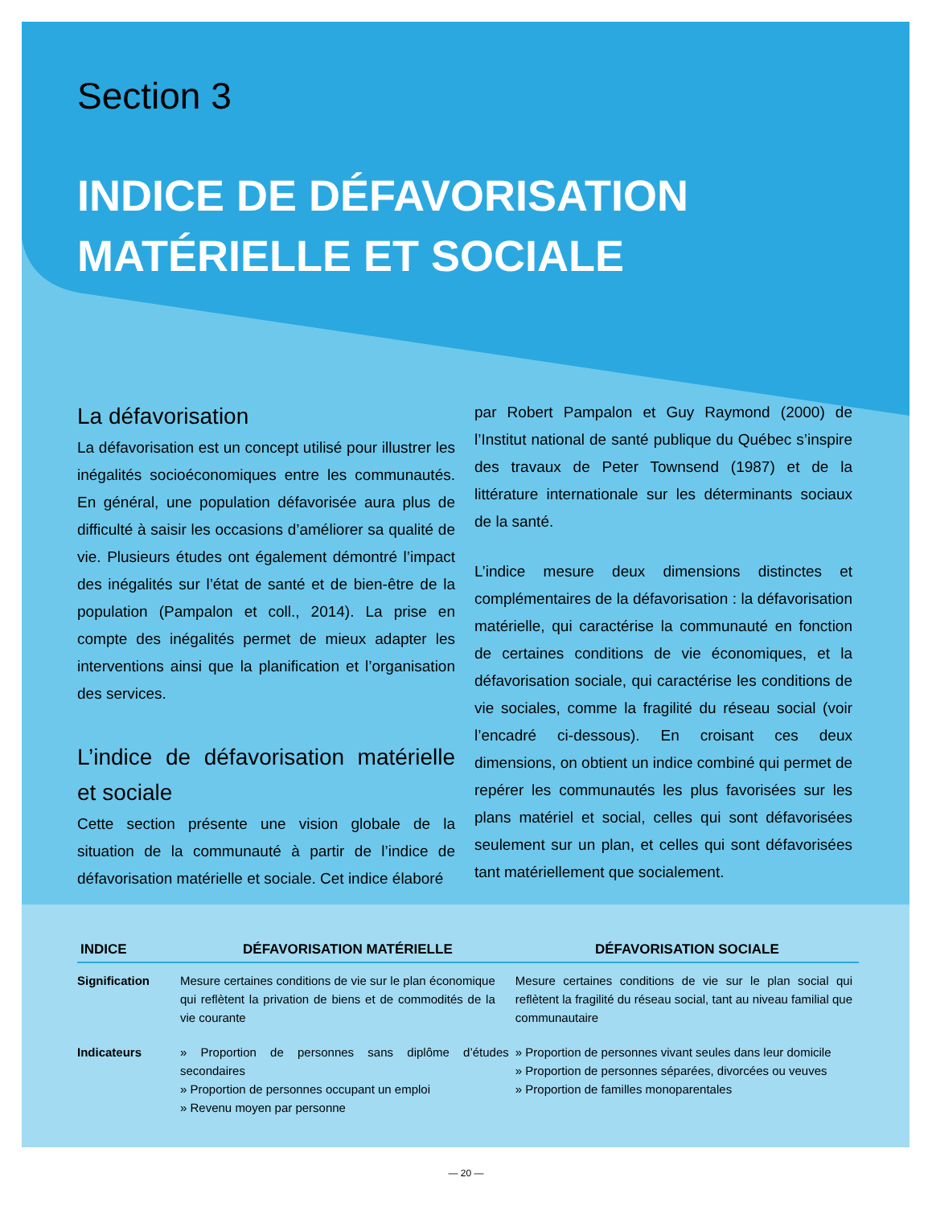Section 3
INDICE DE DÉFAVORISATION MATÉRIELLE ET SOCIALE
La défavorisation
La défavorisation est un concept utilisé pour illustrer les inégalités socioéconomiques entre les communautés. En général, une population défavorisée aura plus de difficulté à saisir les occasions d’améliorer sa qualité de vie. Plusieurs études ont également démontré l’impact des inégalités sur l’état de santé et de bien-être de la population (Pampalon et coll., 2014). La prise en compte des inégalités permet de mieux adapter les interventions ainsi que la planification et l’organisation des services.
L’indice de défavorisation matérielle et sociale
Cette section présente une vision globale de la situation de la communauté à partir de l’indice de défavorisation matérielle et sociale. Cet indice élaboré
par Robert Pampalon et Guy Raymond (2000) de l’Institut national de santé publique du Québec s’inspire des travaux de Peter Townsend (1987) et de la littérature internationale sur les déterminants sociaux de la santé.
L’indice mesure deux dimensions distinctes et complémentaires de la défavorisation : la défavorisation matérielle, qui caractérise la communauté en fonction de certaines conditions de vie économiques, et la défavorisation sociale, qui caractérise les conditions de vie sociales, comme la fragilité du réseau social (voir l’encadré ci-dessous). En croisant ces deux dimensions, on obtient un indice combiné qui permet de repérer les communautés les plus favorisées sur les plans matériel et social, celles qui sont défavorisées seulement sur un plan, et celles qui sont défavorisées tant matériellement que socialement.
| INDICE | DÉFAVORISATION MATÉRIELLE | DÉFAVORISATION SOCIALE |
| --- | --- | --- |
| Signification | Mesure certaines conditions de vie sur le plan économique qui reflètent la privation de biens et de commodités de la vie courante | Mesure certaines conditions de vie sur le plan social qui reflètent la fragilité du réseau social, tant au niveau familial que communautaire |
| Indicateurs | » Proportion de personnes sans diplôme d’études secondaires » Proportion de personnes occupant un emploi » Revenu moyen par personne | » Proportion de personnes vivant seules dans leur domicile » Proportion de personnes séparées, divorcées ou veuves » Proportion de familles monoparentales |
— 20 —